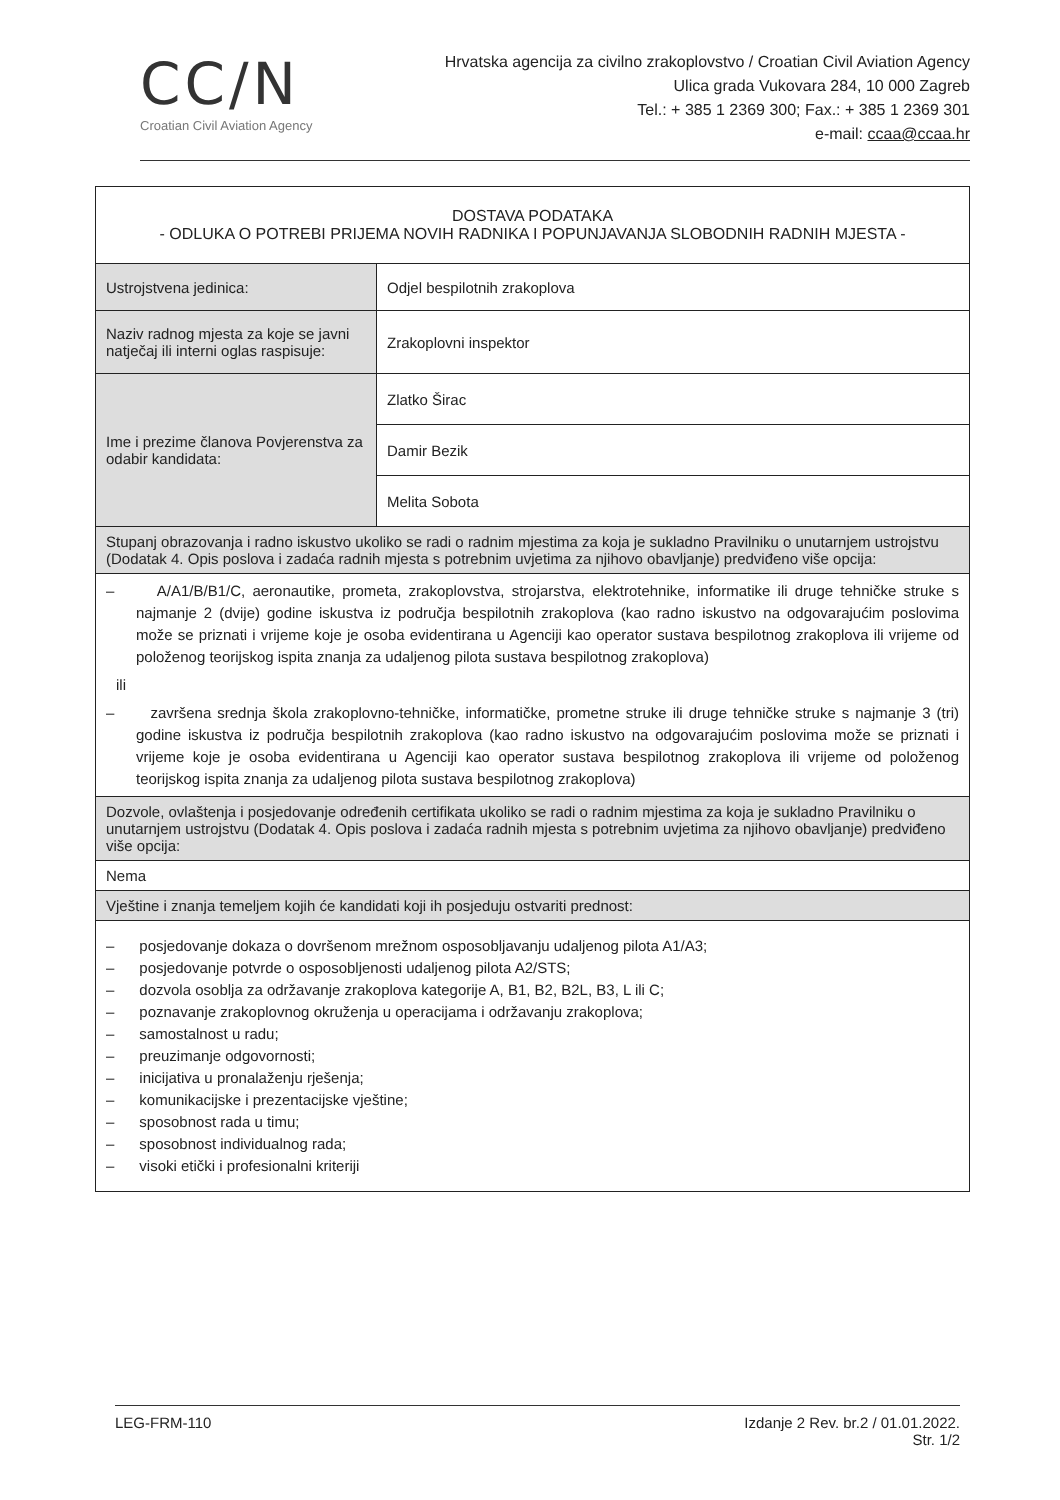CC/N
Croatian Civil Aviation Agency
Hrvatska agencija za civilno zrakoplovstvo / Croatian Civil Aviation Agency
Ulica grada Vukovara 284, 10 000 Zagreb
Tel.: + 385 1 2369 300; Fax.: + 385 1 2369 301
e-mail: ccaa@ccaa.hr
| DOSTAVA PODATAKA - ODLUKA O POTREBI PRIJEMA NOVIH RADNIKA I POPUNJAVANJA SLOBODNIH RADNIH MJESTA - | |
| Ustrojstvena jedinica: | Odjel bespilotnih zrakoplova |
| Naziv radnog mjesta za koje se javni natječaj ili interni oglas raspisuje: | Zrakoplovni inspektor |
| Ime i prezime članova Povjerenstva za odabir kandidata: | Zlatko Širac |
| | Damir Bezik |
| | Melita Sobota |
| Stupanj obrazovanja i radno iskustvo ukoliko se radi o radnim mjestima za koja je sukladno Pravilniku o unutarnjem ustrojstvu (Dodatak 4. Opis poslova i zadaća radnih mjesta s potrebnim uvjetima za njihovo obavljanje) predviđeno više opcija: | |
| – A/A1/B/B1/C, aeronautike, prometa, zrakoplovstva, strojarstva, elektrotehnike, informatike ili druge tehničke struke s najmanje 2 (dvije) godine iskustva iz područja bespilotnih zrakoplova (kao radno iskustvo na odgovarajućim poslovima može se priznati i vrijeme koje je osoba evidentirana u Agenciji kao operator sustava bespilotnog zrakoplova ili vrijeme od položenog teorijskog ispita znanja za udaljenog pilota sustava bespilotnog zrakoplova) ili – završena srednja škola zrakoplovno-tehničke, informatičke, prometne struke ili druge tehničke struke s najmanje 3 (tri) godine iskustva iz područja bespilotnih zrakoplova (kao radno iskustvo na odgovarajućim poslovima može se priznati i vrijeme koje je osoba evidentirana u Agenciji kao operator sustava bespilotnog zrakoplova ili vrijeme od položenog teorijskog ispita znanja za udaljenog pilota sustava bespilotnog zrakoplova) | |
| Dozvole, ovlaštenja i posjedovanje određenih certifikata ukoliko se radi o radnim mjestima za koja je sukladno Pravilniku o unutarnjem ustrojstvu (Dodatak 4. Opis poslova i zadaća radnih mjesta s potrebnim uvjetima za njihovo obavljanje) predviđeno više opcija: | |
| Nema | |
| Vještine i znanja temeljem kojih će kandidati koji ih posjeduju ostvariti prednost: | |
| – posjedovanje dokaza o dovršenom mrežnom osposobljavanju udaljenog pilota A1/A3; – posjedovanje potvrde o osposobljenosti udaljenog pilota A2/STS; – dozvola osoblja za održavanje zrakoplova kategorije A, B1, B2, B2L, B3, L ili C; – poznavanje zrakoplovnog okruženja u operacijama i održavanju zrakoplova; – samostalnost u radu; – preuzimanje odgovornosti; – inicijativa u pronalaženju rješenja; – komunikacijske i prezentacijske vještine; – sposobnost rada u timu; – sposobnost individualnog rada; – visoki etički i profesionalni kriteriji | |
LEG-FRM-110 Izdanje 2 Rev. br.2 / 01.01.2022.
Str. 1/2